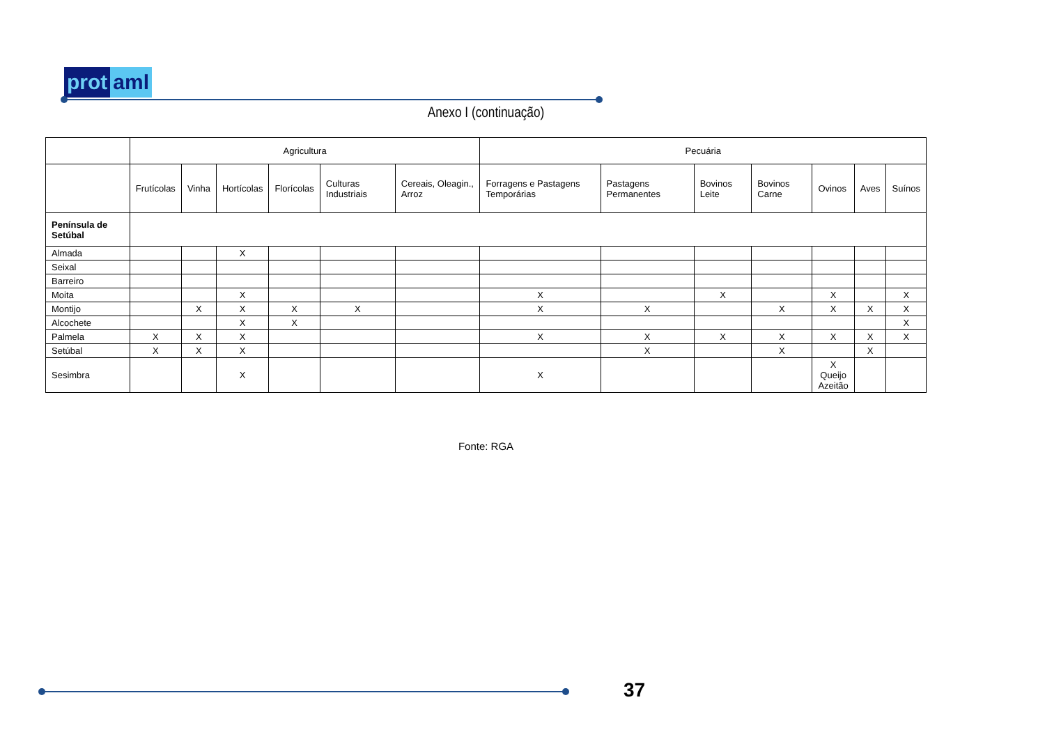prot aml
Anexo I (continuação)
| | Agricultura | | | | | | Pecuária | | | | | | |
| --- | --- | --- | --- | --- | --- | --- | --- | --- | --- | --- | --- | --- | --- |
| | Frutícolas | Vinha | Hortícolas | Florícolas | Culturas Industriais | Cereais, Oleagin., Arroz | Forragens e Pastagens Temporárias | Pastagens Permanentes | Bovinos Leite | Bovinos Carne | Ovinos | Aves | Suínos |
| Península de Setúbal | | | | | | | | | | | | | |
| Almada | | | X | | | | | | | | | | |
| Seixal | | | | | | | | | | | | | |
| Barreiro | | | | | | | | | | | | | |
| Moita | | | X | | | | X | | X | | X | | X |
| Montijo | | X | X | X | X | | X | X | | X | X | X | X |
| Alcochete | | | X | X | | | | | | | | | X |
| Palmela | X | X | X | | | | X | X | X | X | X | X | X |
| Setúbal | X | X | X | | | | | X | | X | | X | |
| Sesimbra | | | X | | | | X | | | | X Queijo Azeitão | | |
Fonte: RGA
37